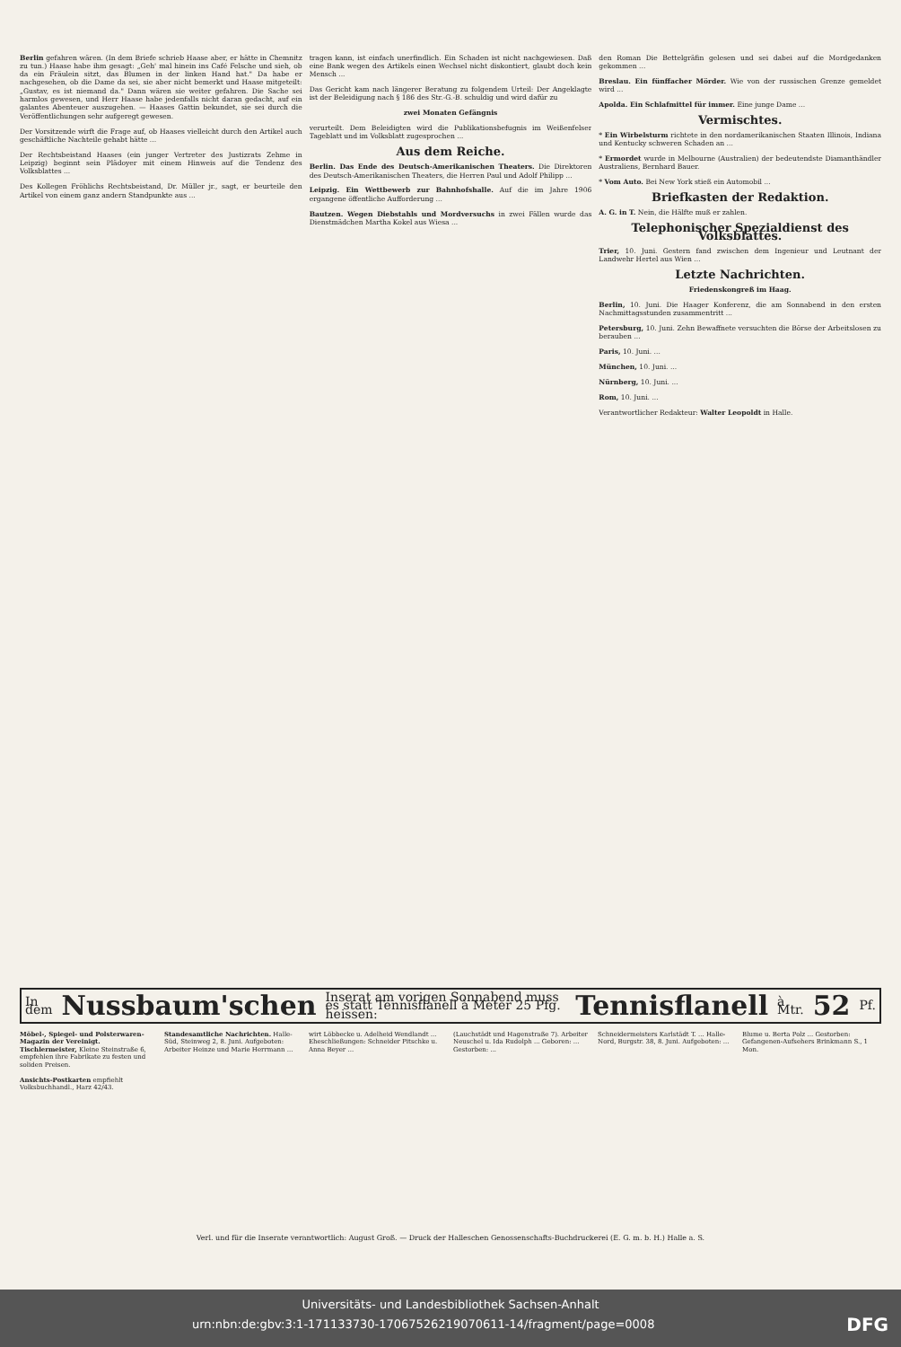Berlin gefahren wären. (In dem Briefe schrieb Haase aber, er hätte in Chemnitz zu tun.) Haase habe ihm gesagt: „Geh' mal hinein ins Café Felsche und sieh, ob da ein Fräulein sitzt, das Blumen in der linken Hand hat." Da habe er nachgesehen, ob die Dame da sei, sie aber nicht bemerkt und Haase mitgeteilt: „Gustav, es ist niemand da." Dann wären sie weiter gefahren. Die Sache sei harmlos gewesen, und Herr Haase habe jedenfalls nicht daran gedacht, auf ein galantes Abenteuer auszugehen. — Haases Gattin bekundet, sie sei durch die Veröffentlichungen sehr aufgeregt gewesen.
Der Vorsitzende wirft die Frage auf, ob Haases vielleicht durch den Artikel auch geschäftliche Nachteile gehabt hätte ...
Der Rechtsbeistand Haases (ein junger Vertreter des Justizrats Zehme in Leipzig) beginnt sein Plädoyer mit einem Hinweis auf die Tendenz des Volksblattes ...
Des Kollegen Fröhlichs Rechtsbeistand, Dr. Müller jr., sagt, er beurteile den Artikel von einem ganz andern Standpunkte aus ...
tragen kann, ist einfach unerfindlich. Ein Schaden ist nicht nachgewiesen. Daß eine Bank wegen des Artikels einen Wechsel nicht diskontiert, glaubt doch kein Mensch ...
Das Gericht kam nach längerer Beratung zu folgendem Urteil: Der Angeklagte ist der Beleidigung nach § 186 des Str.-G.-B. schuldig und wird dafür zu
zwei Monaten Gefängnis
verurteilt. Dem Beleidigten wird die Publikationsbefugnis im Weißenfelser Tageblatt und im Volksblatt zugesprochen ...
Aus dem Reiche.
Berlin. Das Ende des Deutsch-Amerikanischen Theaters. Die Direktoren des Deutsch-Amerikanischen Theaters, die Herren Paul und Adolf Philipp ...
Leipzig. Ein Wettbewerb zur Bahnhofshalle. Auf die im Jahre 1906 ergangene öffentliche Aufforderung ...
Bautzen. Wegen Diebstahls und Mordversuchs in zwei Fällen wurde das Dienstmädchen Martha Kokel aus Wiesa ...
den Roman Die Bettelgräfin gelesen und sei dabei auf die Mordgedanken gekommen ...
Breslau. Ein fünffacher Mörder. Wie von der russischen Grenze gemeldet wird ...
Apolda. Ein Schlafmittel für immer. Eine junge Dame ...
Vermischtes.
* Ein Wirbelsturm richtete in den nordamerikanischen Staaten Illinois, Indiana und Kentucky schweren Schaden an ...
* Ermordet wurde in Melbourne (Australien) der bedeutendste Diamanthändler Australiens, Bernhard Bauer.
* Vom Auto. Bei New York stieß ein Automobil ...
Briefkasten der Redaktion.
A. G. in T. Nein, die Hälfte muß er zahlen.
Telephonischer Spezialdienst des Volksblattes.
Trier, 10. Juni. Gestern fand zwischen dem Ingenieur und Leutnant der Landwehr Hertel aus Wien ...
Letzte Nachrichten.
Friedenskongreß im Haag.
Berlin, 10. Juni. Die Haager Konferenz, die am Sonnabend in den ersten Nachmittagsstunden zusammentritt ...
Petersburg, 10. Juni. Zehn Bewaffnete versuchten die Börse der Arbeitslosen zu berauben ...
Paris, 10. Juni. ...
München, 10. Juni. ...
Nürnberg, 10. Juni. ...
Rom, 10. Juni. ...
Verantwortlicher Redakteur: Walter Leopoldt in Halle.
In dem Nussbaum'schen Inserat am vorigen Sonnabend muss es statt Tennisflanell à Meter 25 Pfg. heissen: Tennisflanell à Mtr. 52 Pf.
Möbel-, Spiegel- und Polsterwaren-Magazin der Vereinigt. Tischlermeister, Kleine Steinstraße 6, empfehlen ihre Fabrikate zu festen und soliden Preisen.
Ansichts-Postkarten empfiehlt Volksbuchhandl., Harz 42/43.
Standesamtliche Nachrichten. Halle-Süd, Steinweg 2, 8. Juni. Aufgeboten: Arbeiter Heinze und Marie Herrmann ...
wirt Löbbecke u. Adelheid Wendlandt ... Eheschließungen: Schneider Pitschke u. Anna Beyer ...
(Lauchstädt und Hagenstraße 7). Arbeiter Neuschel u. Ida Rudolph ... Geboren: ... Gestorben: ...
Schneidermeisters Karlstädt T. ... Halle-Nord, Burgstr. 38, 8. Juni. Aufgeboten: ...
Blume u. Berta Polz ... Gestorben: Gefangenen-Aufsehers Brinkmann S., 1 Mon.
Verl. und für die Inserate verantwortlich: August Groß. — Druck der Halleschen Genossenschafts-Buchdruckerei (E. G. m. b. H.) Halle a. S.
Universitäts- und Landesbibliothek Sachsen-Anhalt
urn:nbn:de:gbv:3:1-171133730-17067526219070611-14/fragment/page=0008 DFG